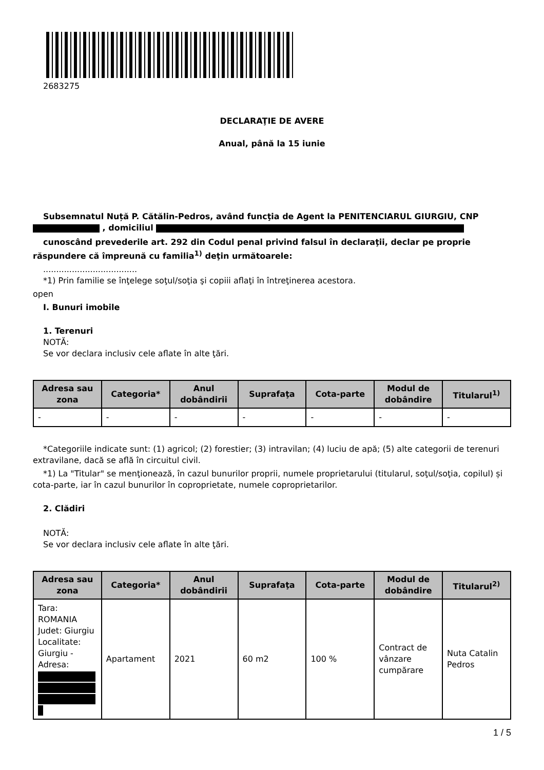2683275
DECLARAŢIE DE AVERE
Anual, până la 15 iunie
Subsemnatul Nuță P. Cătălin-Pedros, având funcţia de Agent la PENITENCIARUL GIURGIU, CNP
, domiciliul
cunoscând prevederile art. 292 din Codul penal privind falsul în declaraţii, declar pe proprie răspundere că împreună cu familia<sup>1)</sup> deţin următoarele:
....................................
*1) Prin familie se înţelege soţul/soţia şi copiii aflaţi în întreţinerea acestora.
open
I. Bunuri imobile
1. Terenuri
NOTĂ:
Se vor declara inclusiv cele aflate în alte ţări.
| Adresa sau zona | Categoria* | Anul dobândirii | Suprafaţa | Cota-parte | Modul de dobândire | Titularul<sup>1)</sup> |
| --- | --- | --- | --- | --- | --- | --- |
| - | - | - | - | - | - | - |
*Categoriile indicate sunt: (1) agricol; (2) forestier; (3) intravilan; (4) luciu de apă; (5) alte categorii de terenuri extravilane, dacă se află în circuitul civil.
*1) La "Titular" se menţionează, în cazul bunurilor proprii, numele proprietarului (titularul, soţul/soţia, copilul) și cota-parte, iar în cazul bunurilor în coproprietate, numele coproprietarilor.
2. Clădiri
NOTĂ:
Se vor declara inclusiv cele aflate în alte ţări.
| Adresa sau zona | Categoria* | Anul dobândirii | Suprafaţa | Cota-parte | Modul de dobândire | Titularul<sup>2)</sup> |
| --- | --- | --- | --- | --- | --- | --- |
| Tara: ROMANIA Judet: Giurgiu Localitate: Giurgiu - Adresa: | Apartament | 2021 | 60 m2 | 100 % | Contract de vânzare cumpărare | Nuta Catalin Pedros |
1 / 5